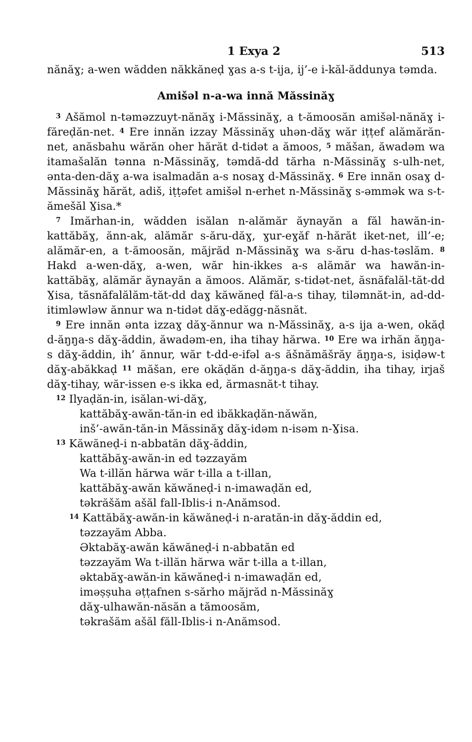1 Exya 2 513
nănăɣ; a-wen wădden năkkăneḍ ɣas a-s t-ija, ij’-e i-kăl-ăddunya təmda.
Amišəl n-a-wa innă Măssinăɣ
<sup>3</sup> Ašămol n-təməzzuyt-nănăɣ i-Măssinăɣ, a t-ămoosăn amišəl-nănăɣ i-făreḍăn-net. <sup>4</sup> Ere innăn izzay Măssinăɣ uhən-dăɣ wăr iṭṭef alămărăn-net, anăsbahu wărăn oher hărăt d-tidət a ămoos, <sup>5</sup> măšan, ăwadəm wa itamašalăn tənna n-Măssinăɣ, təmdă-dd tărha n-Măssinăɣ s-ulh-net, ənta-den-dăɣ a-wa isalmadăn a-s nosaɣ d-Măssinăɣ. <sup>6</sup> Ere innăn osaɣ d-Măssinăɣ hărăt, adiš, iṭṭəfet amišəl n-erhet n-Măssinăɣ s-əmmək wa s-t-ămešăl Ɣisa.*
<sup>7</sup> Imărhan-in, wădden isălan n-alămăr ăynayăn a făl hawăn-in-kattăbăɣ, ănn-ak, alămăr s-ăru-dăɣ, ɣur-eɣăf n-hărăt iket-net, ill’-e; alămăr-en, a t-ămoosăn, măjrăd n-Măssinăɣ wa s-ăru d-has-təslăm. <sup>8</sup> Hakd a-wen-dăɣ, a-wen, wăr hin-ikkes a-s alămăr wa hawăn-in-kattăbăɣ, alămăr ăynayăn a ămoos. Alămăr, s-tidət-net, ăsnăfalăl-tăt-dd Ɣisa, tăsnăfalălăm-tăt-dd daɣ kăwăneḍ făl-a-s tihay, tiləmnăt-in, ad-dd-itimləwləw ănnur wa n-tidət dăɣ-edăgg-năsnăt.
<sup>9</sup> Ere innăn ənta izzaɣ dăɣ-ănnur wa n-Măssinăɣ, a-s ija a-wen, okăḍ d-ăŋŋa-s dăɣ-ăddin, ăwadəm-en, iha tihay hărwa. <sup>10</sup> Ere wa irhăn ăŋŋa-s dăɣ-ăddin, ih’ ănnur, wăr t-dd-e-ifəl a-s ăšnămăšrăy ăŋŋa-s, isiḍəw-t dăɣ-abăkkaḍ <sup>11</sup> măšan, ere okăḍăn d-ăŋŋa-s dăɣ-ăddin, iha tihay, irjaš dăɣ-tihay, wăr-issen e-s ikka ed, ărmasnăt-t tihay.
<sup>12</sup> Ilyaḍăn-in, isălan-wi-dăɣ,
kattăbăɣ-awăn-tăn-in ed ibăkkaḍăn-năwăn,
inš’-awăn-tăn-in Măssinăɣ dăɣ-idəm n-isəm n-Ɣisa.
<sup>13</sup> Kăwăneḍ-i n-abbatăn dăɣ-ăddin,
kattăbăɣ-awăn-in ed təzzayăm
Wa t-illăn hărwa wăr t-illa a t-illan,
kattăbăɣ-awăn kăwăneḍ-i n-imawaḍăn ed,
təkrăšăm ašăl fall-Iblis-i n-Anămsod.
<sup>14</sup> Kattăbăɣ-awăn-in kăwăneḍ-i n-aratăn-in dăɣ-ăddin ed,
təzzayăm Abba.
Əktabăɣ-awăn kăwăneḍ-i n-abbatăn ed
təzzayăm Wa t-illăn hărwa wăr t-illa a t-illan,
əktabăɣ-awăn-in kăwăneḍ-i n-imawaḍăn ed,
iməṣṣuha əṭṭafnen s-sărho măjrăd n-Măssinăɣ
dăɣ-ulhawăn-năsăn a tămoosăm,
təkrašăm ašăl făll-Iblis-i n-Anămsod.